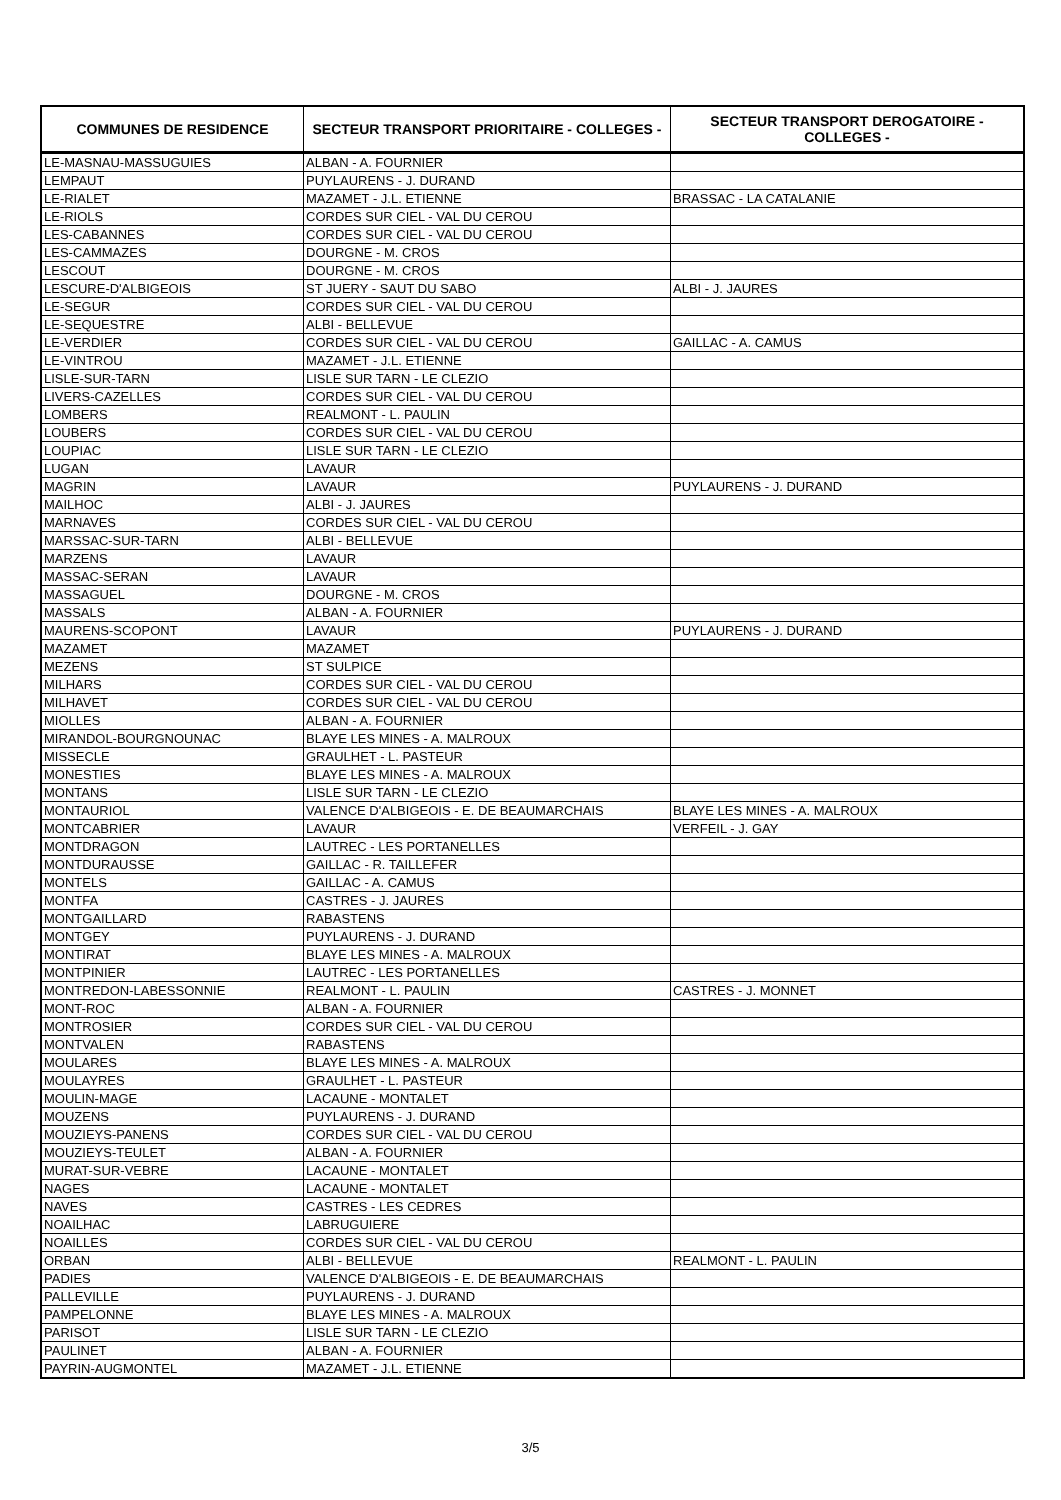| COMMUNES DE RESIDENCE | SECTEUR TRANSPORT PRIORITAIRE - COLLEGES - | SECTEUR TRANSPORT DEROGATOIRE - COLLEGES - |
| --- | --- | --- |
| LE-MASNAU-MASSUGUIES | ALBAN - A. FOURNIER | |
| LEMPAUT | PUYLAURENS - J. DURAND | |
| LE-RIALET | MAZAMET - J.L. ETIENNE | BRASSAC - LA CATALANIE |
| LE-RIOLS | CORDES SUR CIEL - VAL DU CEROU | |
| LES-CABANNES | CORDES SUR CIEL - VAL DU CEROU | |
| LES-CAMMAZES | DOURGNE - M. CROS | |
| LESCOUT | DOURGNE - M. CROS | |
| LESCURE-D'ALBIGEOIS | ST JUERY - SAUT DU SABO | ALBI - J. JAURES |
| LE-SEGUR | CORDES SUR CIEL - VAL DU CEROU | |
| LE-SEQUESTRE | ALBI - BELLEVUE | |
| LE-VERDIER | CORDES SUR CIEL - VAL DU CEROU | GAILLAC - A. CAMUS |
| LE-VINTROU | MAZAMET - J.L. ETIENNE | |
| LISLE-SUR-TARN | LISLE SUR TARN - LE CLEZIO | |
| LIVERS-CAZELLES | CORDES SUR CIEL - VAL DU CEROU | |
| LOMBERS | REALMONT - L. PAULIN | |
| LOUBERS | CORDES SUR CIEL - VAL DU CEROU | |
| LOUPIAC | LISLE SUR TARN - LE CLEZIO | |
| LUGAN | LAVAUR | |
| MAGRIN | LAVAUR | PUYLAURENS - J. DURAND |
| MAILHOC | ALBI - J. JAURES | |
| MARNAVES | CORDES SUR CIEL - VAL DU CEROU | |
| MARSSAC-SUR-TARN | ALBI - BELLEVUE | |
| MARZENS | LAVAUR | |
| MASSAC-SERAN | LAVAUR | |
| MASSAGUEL | DOURGNE - M. CROS | |
| MASSALS | ALBAN - A. FOURNIER | |
| MAURENS-SCOPONT | LAVAUR | PUYLAURENS - J. DURAND |
| MAZAMET | MAZAMET | |
| MEZENS | ST SULPICE | |
| MILHARS | CORDES SUR CIEL - VAL DU CEROU | |
| MILHAVET | CORDES SUR CIEL - VAL DU CEROU | |
| MIOLLES | ALBAN - A. FOURNIER | |
| MIRANDOL-BOURGNOUNAC | BLAYE LES MINES - A. MALROUX | |
| MISSECLE | GRAULHET - L. PASTEUR | |
| MONESTIES | BLAYE LES MINES - A. MALROUX | |
| MONTANS | LISLE SUR TARN - LE CLEZIO | |
| MONTAURIOL | VALENCE D'ALBIGEOIS - E. DE BEAUMARCHAIS | BLAYE LES MINES - A. MALROUX |
| MONTCABRIER | LAVAUR | VERFEIL - J. GAY |
| MONTDRAGON | LAUTREC - LES PORTANELLES | |
| MONTDURAUSSE | GAILLAC - R. TAILLEFER | |
| MONTELS | GAILLAC - A. CAMUS | |
| MONTFA | CASTRES - J. JAURES | |
| MONTGAILLARD | RABASTENS | |
| MONTGEY | PUYLAURENS - J. DURAND | |
| MONTIRAT | BLAYE LES MINES - A. MALROUX | |
| MONTPINIER | LAUTREC - LES PORTANELLES | |
| MONTREDON-LABESSONNIE | REALMONT - L. PAULIN | CASTRES - J. MONNET |
| MONT-ROC | ALBAN - A. FOURNIER | |
| MONTROSIER | CORDES SUR CIEL - VAL DU CEROU | |
| MONTVALEN | RABASTENS | |
| MOULARES | BLAYE LES MINES - A. MALROUX | |
| MOULAYRES | GRAULHET - L. PASTEUR | |
| MOULIN-MAGE | LACAUNE - MONTALET | |
| MOUZENS | PUYLAURENS - J. DURAND | |
| MOUZIEYS-PANENS | CORDES SUR CIEL - VAL DU CEROU | |
| MOUZIEYS-TEULET | ALBAN - A. FOURNIER | |
| MURAT-SUR-VEBRE | LACAUNE - MONTALET | |
| NAGES | LACAUNE - MONTALET | |
| NAVES | CASTRES - LES CEDRES | |
| NOAILHAC | LABRUGUIERE | |
| NOAILLES | CORDES SUR CIEL - VAL DU CEROU | |
| ORBAN | ALBI - BELLEVUE | REALMONT - L. PAULIN |
| PADIES | VALENCE D'ALBIGEOIS - E. DE BEAUMARCHAIS | |
| PALLEVILLE | PUYLAURENS - J. DURAND | |
| PAMPELONNE | BLAYE LES MINES - A. MALROUX | |
| PARISOT | LISLE SUR TARN - LE CLEZIO | |
| PAULINET | ALBAN - A. FOURNIER | |
| PAYRIN-AUGMONTEL | MAZAMET - J.L. ETIENNE | |
3/5